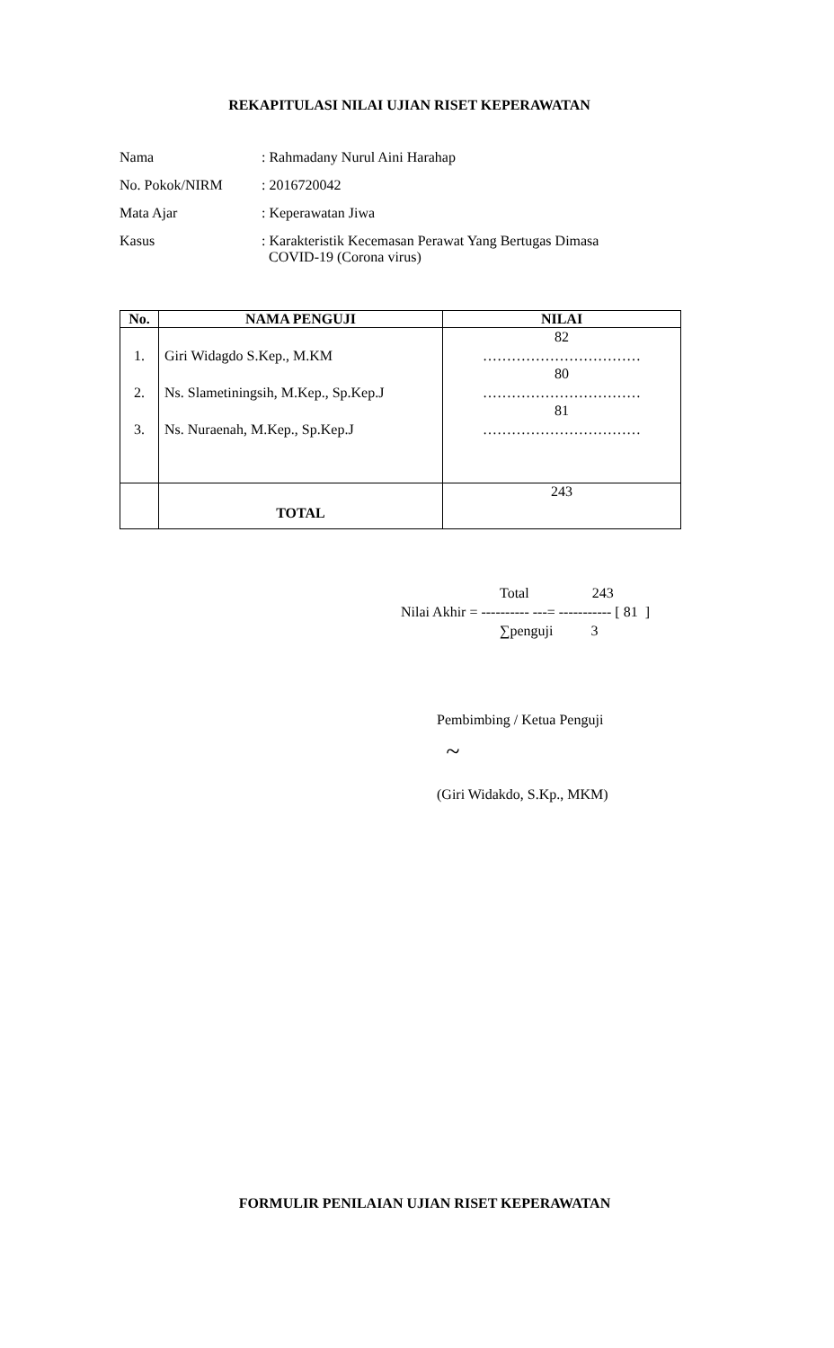REKAPITULASI NILAI UJIAN RISET KEPERAWATAN
| Nama | : Rahmadany Nurul Aini Harahap |
| No. Pokok/NIRM | : 2016720042 |
| Mata Ajar | : Keperawatan Jiwa |
| Kasus | : Karakteristik Kecemasan Perawat Yang Bertugas Dimasa COVID-19 (Corona virus) |
| No. | NAMA PENGUJI | NILAI |
| --- | --- | --- |
| 1. 2. 3. | Giri Widagdo S.Kep., M.KM Ns. Slametiningsih, M.Kep., Sp.Kep.J Ns. Nuraenah, M.Kep., Sp.Kep.J | 82 …………………………… 80 …………………………… 81 …………………………… |
| | TOTAL | 243 |
Total 243
Nilai Akhir = ---------- ---= ----------- [ 81 ]
∑penguji 3
Pembimbing / Ketua Penguji
~
(Giri Widakdo, S.Kp., MKM)
FORMULIR PENILAIAN UJIAN RISET KEPERAWATAN